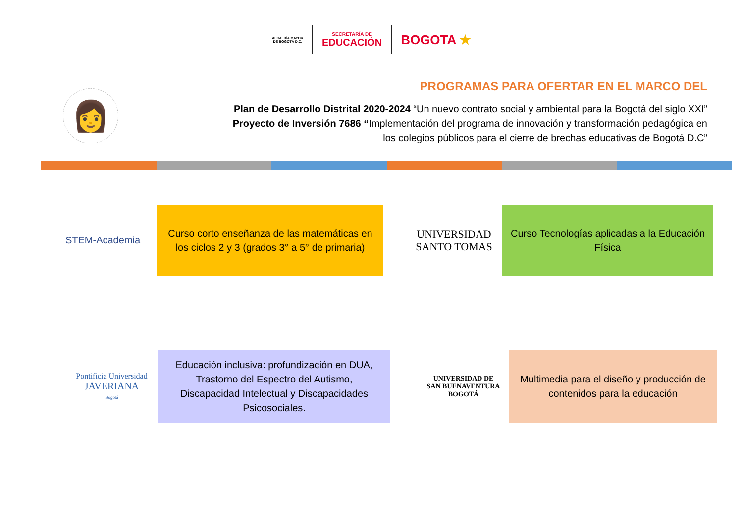ALCALDÍA MAYOR
DE BOGOTÁ D.C.
SECRETARÍA DE
EDUCACIÓN
BOGOTA ★
👩
PROGRAMAS PARA OFERTAR EN EL MARCO DEL
Plan de Desarrollo Distrital 2020-2024 “Un nuevo contrato social y ambiental para la Bogotá del siglo XXI”
Proyecto de Inversión 7686 “Implementación del programa de innovación y transformación pedagógica en
los colegios públicos para el cierre de brechas educativas de Bogotá D.C”
STEM-Academia
Curso corto enseñanza de las matemáticas en los ciclos 2 y 3 (grados 3° a 5° de primaria)
UNIVERSIDAD
SANTO TOMAS
Curso Tecnologías aplicadas a la Educación Física
Pontificia Universidad
JAVERIANA
Bogotá
Educación inclusiva: profundización en DUA, Trastorno del Espectro del Autismo, Discapacidad Intelectual y Discapacidades Psicosociales.
UNIVERSIDAD DE
SAN BUENAVENTURA
BOGOTÁ
Multimedia para el diseño y producción de contenidos para la educación